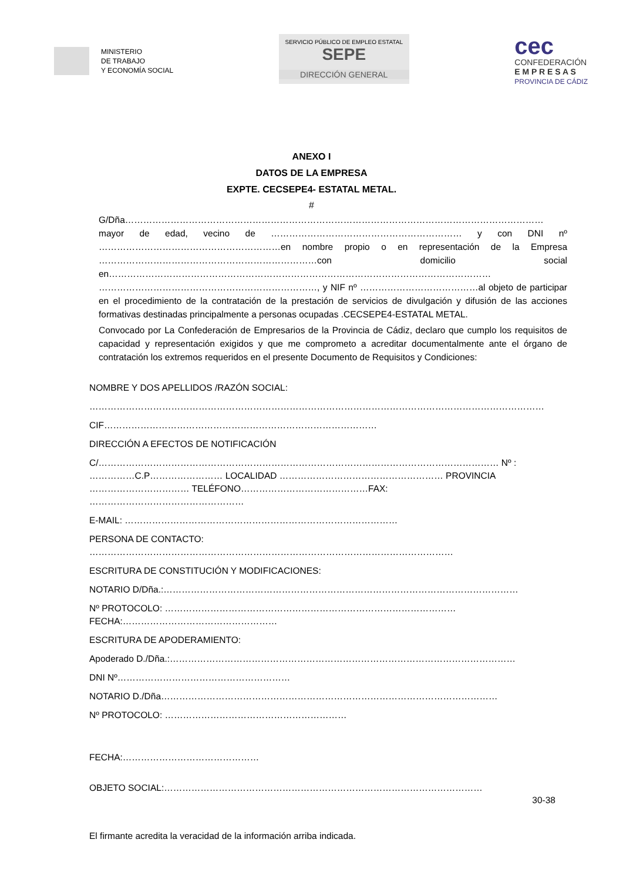MINISTERIO
DE TRABAJO
Y ECONOMÍA SOCIAL
SERVICIO PÚBLICO DE EMPLEO ESTATAL SEPE
DIRECCIÓN GENERAL
cec
CONFEDERACIÓN
E M P R E S A S
PROVINCIA DE CÁDIZ
ANEXO I
DATOS DE LA EMPRESA
EXPTE. CECSEPE4- ESTATAL METAL.
#
G/Dña………………………………………………………………………………………………………………………… mayor de edad, vecino de ……………………………………………………… y con DNI nº ……………………………………………………en nombre propio o en representación de la Empresa ………………………………………………………………con domicilio social en……………………………………………………………………………………………………………… ………………………………………………………………, y NIF nº …………………………………al objeto de participar en el procedimiento de la contratación de la prestación de servicios de divulgación y difusión de las acciones formativas destinadas principalmente a personas ocupadas .CECSEPE4-ESTATAL METAL.
Convocado por La Confederación de Empresarios de la Provincia de Cádiz, declaro que cumplo los requisitos de capacidad y representación exigidos y que me comprometo a acreditar documentalmente ante el órgano de contratación los extremos requeridos en el presente Documento de Requisitos y Condiciones:
NOMBRE Y DOS APELLIDOS /RAZÓN SOCIAL:
……………………………………………………………………………………………………………………………………
CIF………………………………………………………………………………
DIRECCIÓN A EFECTOS DE NOTIFICACIÓN
C/…………………………………………………………………………………………………………………… Nº : ……………C.P…………………… LOCALIDAD ……………………………………………… PROVINCIA …………………………… TELÉFONO……………………………………FAX: ……………………………………………
E-MAIL: ………………………………………………………………………………
PERSONA DE CONTACTO: …………………………………………………………………………………………………………
ESCRITURA DE CONSTITUCIÓN Y MODIFICACIONES:
NOTARIO D/Dña.:………………………………………………………………………………………………………
Nº PROTOCOLO: ……………………………………………………………………………………
FECHA:……………………………………………
ESCRITURA DE APODERAMIENTO:
Apoderado D./Dña.:……………………………………………………………………………………………………
DNI Nº…………………………………………………
NOTARIO D./Dña…………………………………………………………………………………………………
Nº PROTOCOLO: ……………………………………………………
FECHA:………………………………………
OBJETO SOCIAL:……………………………………………………………………………………………
El firmante acredita la veracidad de la información arriba indicada.
30-38